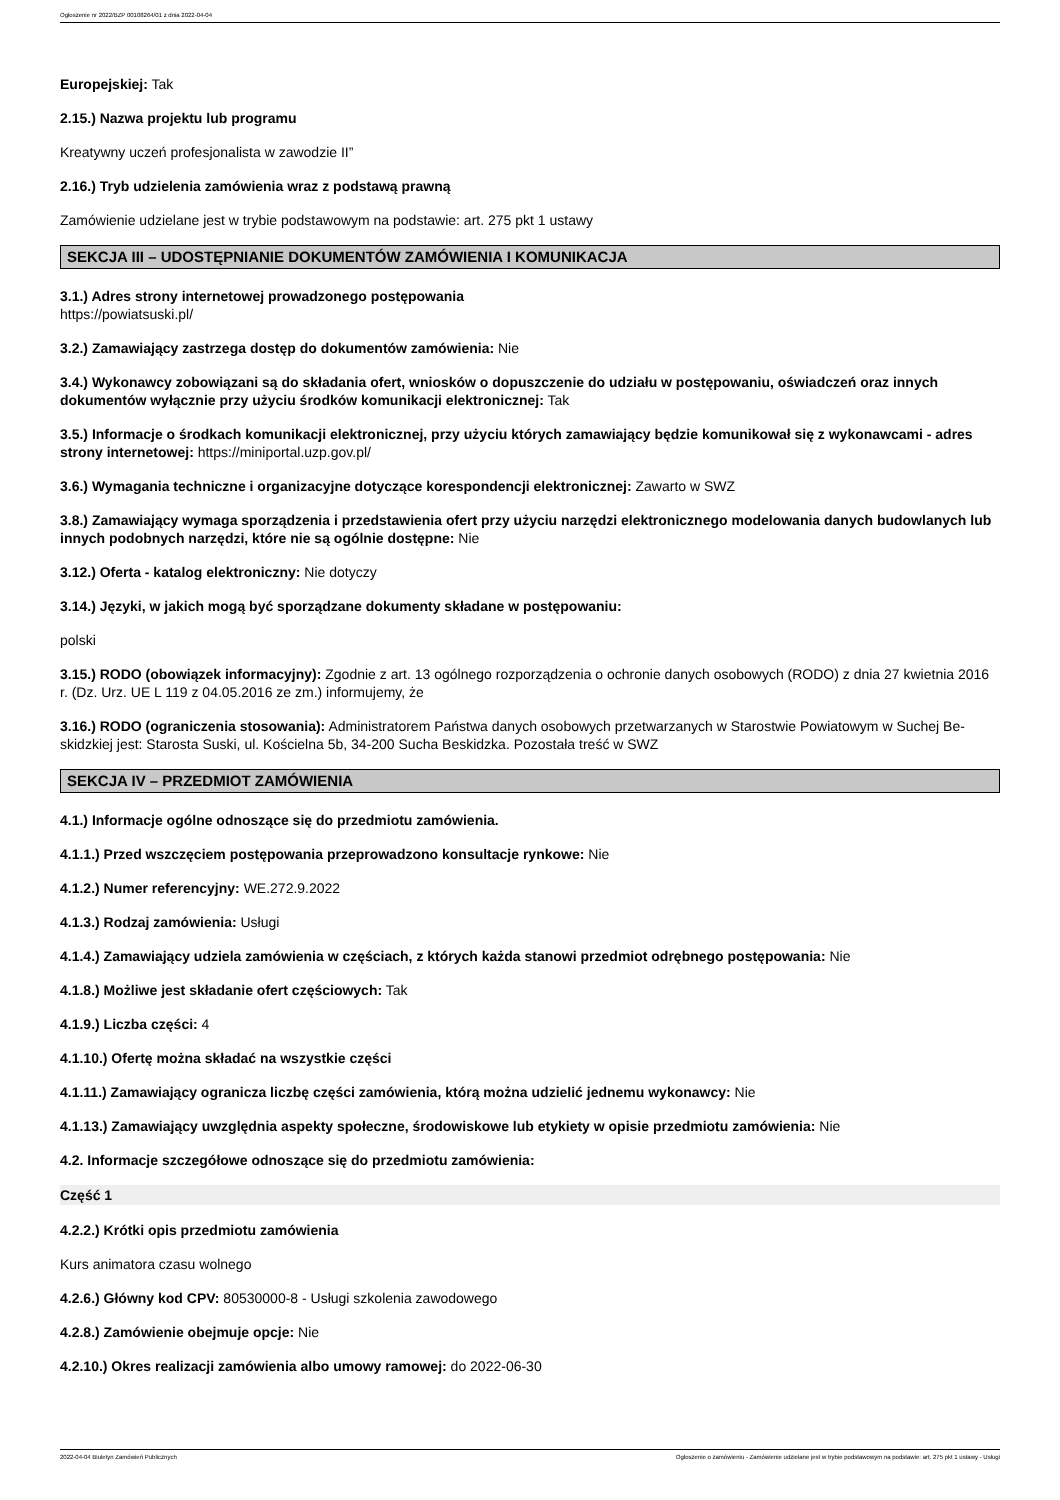Ogłoszenie nr 2022/BZP 00108264/01 z dnia 2022-04-04
Europejskiej: Tak
2.15.) Nazwa projektu lub programu
Kreatywny uczeń profesjonalista w zawodzie II”
2.16.) Tryb udzielenia zamówienia wraz z podstawą prawną
Zamówienie udzielane jest w trybie podstawowym na podstawie: art. 275 pkt 1 ustawy
SEKCJA III – UDOSTĘPNIANIE DOKUMENTÓW ZAMÓWIENIA I KOMUNIKACJA
3.1.) Adres strony internetowej prowadzonego postępowania
https://powiatsuski.pl/
3.2.) Zamawiający zastrzega dostęp do dokumentów zamówienia: Nie
3.4.) Wykonawcy zobowiązani są do składania ofert, wniosków o dopuszczenie do udziału w postępowaniu, oświadczeń oraz innych dokumentów wyłącznie przy użyciu środków komunikacji elektronicznej: Tak
3.5.) Informacje o środkach komunikacji elektronicznej, przy użyciu których zamawiający będzie komunikował się z wykonawcami - adres strony internetowej: https://miniportal.uzp.gov.pl/
3.6.) Wymagania techniczne i organizacyjne dotyczące korespondencji elektronicznej: Zawarto w SWZ
3.8.) Zamawiający wymaga sporządzenia i przedstawienia ofert przy użyciu narzędzi elektronicznego modelowania danych budowlanych lub innych podobnych narzędzi, które nie są ogólnie dostępne: Nie
3.12.) Oferta - katalog elektroniczny: Nie dotyczy
3.14.) Języki, w jakich mogą być sporządzane dokumenty składane w postępowaniu:
polski
3.15.) RODO (obowiązek informacyjny): Zgodnie z art. 13 ogólnego rozporządzenia o ochronie danych osobowych (RODO) z dnia 27 kwietnia 2016 r. (Dz. Urz. UE L 119 z 04.05.2016 ze zm.) informujemy, że
3.16.) RODO (ograniczenia stosowania): Administratorem Państwa danych osobowych przetwarzanych w Starostwie Powiatowym w Suchej Be-skidzkiej jest: Starosta Suski, ul. Kościelna 5b, 34-200 Sucha Beskidzka. Pozostała treść w SWZ
SEKCJA IV – PRZEDMIOT ZAMÓWIENIA
4.1.) Informacje ogólne odnoszące się do przedmiotu zamówienia.
4.1.1.) Przed wszczęciem postępowania przeprowadzono konsultacje rynkowe: Nie
4.1.2.) Numer referencyjny: WE.272.9.2022
4.1.3.) Rodzaj zamówienia: Usługi
4.1.4.) Zamawiający udziela zamówienia w częściach, z których każda stanowi przedmiot odrębnego postępowania: Nie
4.1.8.) Możliwe jest składanie ofert częściowych: Tak
4.1.9.) Liczba części: 4
4.1.10.) Ofertę można składać na wszystkie części
4.1.11.) Zamawiający ogranicza liczbę części zamówienia, którą można udzielić jednemu wykonawcy: Nie
4.1.13.) Zamawiający uwzględnia aspekty społeczne, środowiskowe lub etykiety w opisie przedmiotu zamówienia: Nie
4.2. Informacje szczegółowe odnoszące się do przedmiotu zamówienia:
Część 1
4.2.2.) Krótki opis przedmiotu zamówienia
Kurs animatora czasu wolnego
4.2.6.) Główny kod CPV: 80530000-8 - Usługi szkolenia zawodowego
4.2.8.) Zamówienie obejmuje opcje: Nie
4.2.10.) Okres realizacji zamówienia albo umowy ramowej: do 2022-06-30
2022-04-04 Biuletyn Zamówień Publicznych Ogłoszenie o zamówieniu - Zamówienie udzielane jest w trybie podstawowym na podstawie: art. 275 pkt 1 ustawy - Usługi